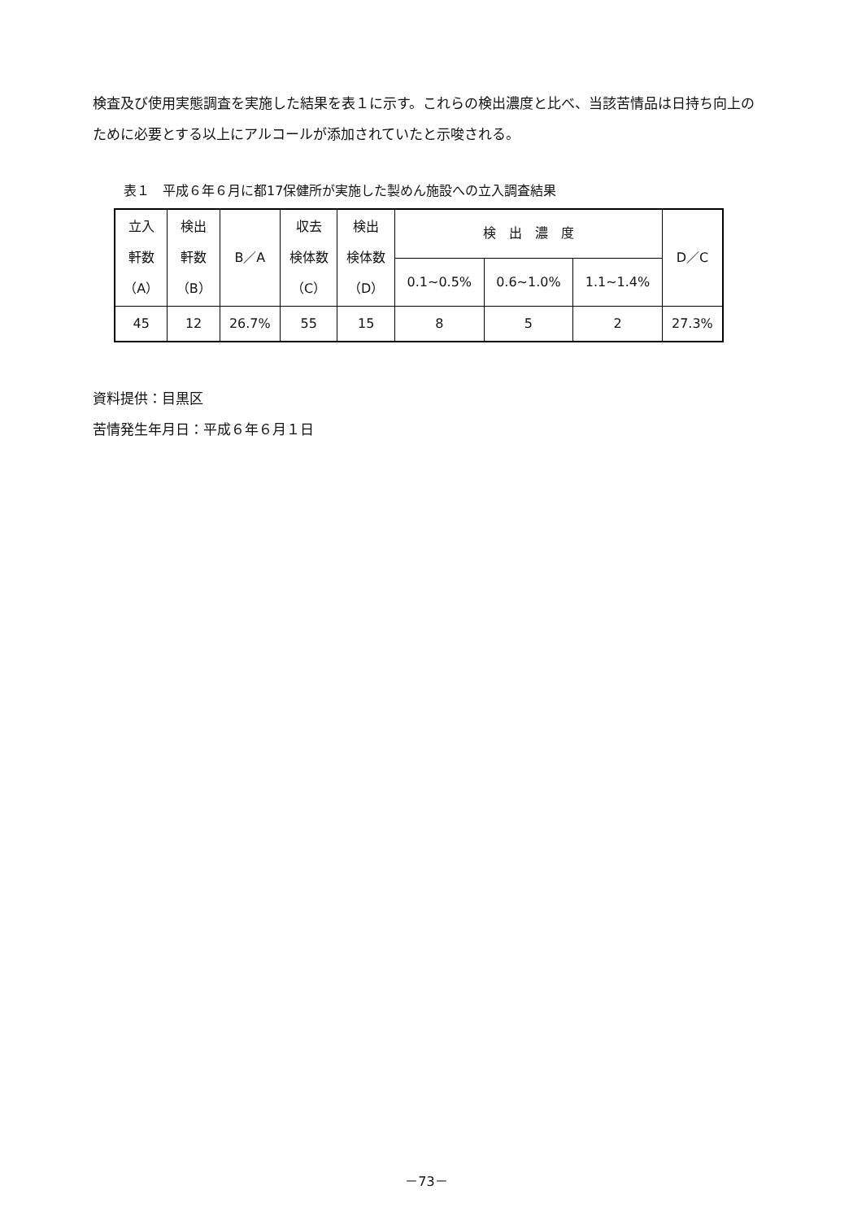検査及び使用実態調査を実施した結果を表１に示す。これらの検出濃度と比べ、当該苦情品は日持ち向上のために必要とする以上にアルコールが添加されていたと示唆される。
表１　平成６年６月に都17保健所が実施した製めん施設への立入調査結果
| 立入 軒数 （A） | 検出 軒数 （B） | B／A | 収去 検体数 （C） | 検出 検体数 （D） | 検 出 濃 度 | | | D／C |
| | | | | | 0.1~0.5% | 0.6~1.0% | 1.1~1.4% | |
| 45 | 12 | 26.7% | 55 | 15 | 8 | 5 | 2 | 27.3% |
資料提供：目黒区
苦情発生年月日：平成６年６月１日
－73－